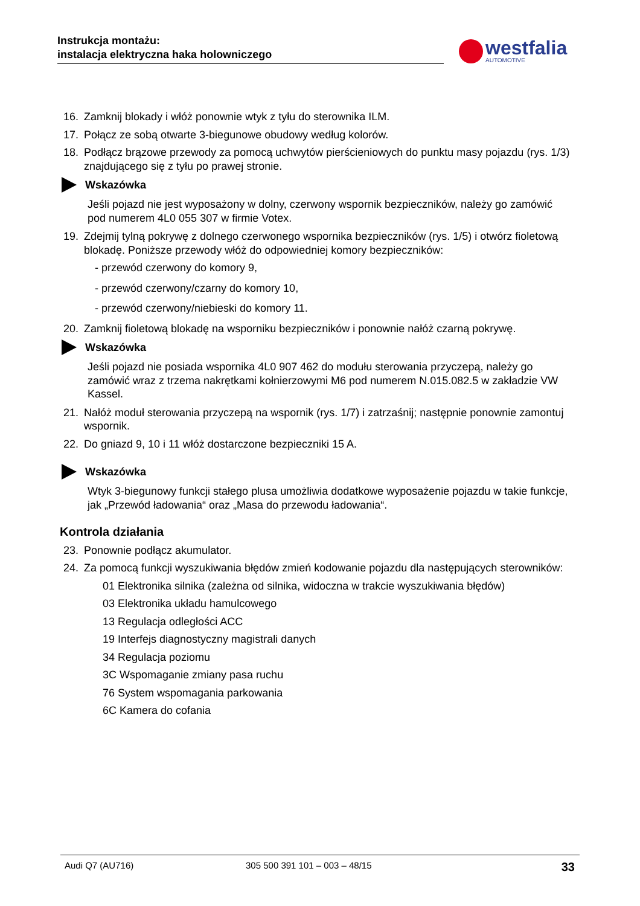Instrukcja montażu:
instalacja elektryczna haka holowniczego
westfalia
AUTOMOTIVE
16. Zamknij blokady i włóż ponownie wtyk z tyłu do sterownika ILM.
17. Połącz ze sobą otwarte 3-biegunowe obudowy według kolorów.
18. Podłącz brązowe przewody za pomocą uchwytów pierścieniowych do punktu masy pojazdu (rys. 1/3) znajdującego się z tyłu po prawej stronie.
Wskazówka
Jeśli pojazd nie jest wyposażony w dolny, czerwony wspornik bezpieczników, należy go zamówić pod numerem 4L0 055 307 w firmie Votex.
19. Zdejmij tylną pokrywę z dolnego czerwonego wspornika bezpieczników (rys. 1/5) i otwórz fioletową blokadę. Poniższe przewody włóż do odpowiedniej komory bezpieczników:
- przewód czerwony do komory 9,
- przewód czerwony/czarny do komory 10,
- przewód czerwony/niebieski do komory 11.
20. Zamknij fioletową blokadę na wsporniku bezpieczników i ponownie nałóż czarną pokrywę.
Wskazówka
Jeśli pojazd nie posiada wspornika 4L0 907 462 do modułu sterowania przyczepą, należy go zamówić wraz z trzema nakrętkami kołnierzowymi M6 pod numerem N.015.082.5 w zakładzie VW Kassel.
21. Nałóż moduł sterowania przyczepą na wspornik (rys. 1/7) i zatrzaśnij; następnie ponownie zamontuj wspornik.
22. Do gniazd 9, 10 i 11 włóż dostarczone bezpieczniki 15 A.
Wskazówka
Wtyk 3-biegunowy funkcji stałego plusa umożliwia dodatkowe wyposażenie pojazdu w takie funkcje, jak „Przewód ładowania“ oraz „Masa do przewodu ładowania“.
Kontrola działania
23. Ponownie podłącz akumulator.
24. Za pomocą funkcji wyszukiwania błędów zmień kodowanie pojazdu dla następujących sterowników:
01 Elektronika silnika (zależna od silnika, widoczna w trakcie wyszukiwania błędów)
03 Elektronika układu hamulcowego
13 Regulacja odległości ACC
19 Interfejs diagnostyczny magistrali danych
34 Regulacja poziomu
3C Wspomaganie zmiany pasa ruchu
76 System wspomagania parkowania
6C Kamera do cofania
Audi Q7 (AU716) 305 500 391 101 – 003 – 48/15 33